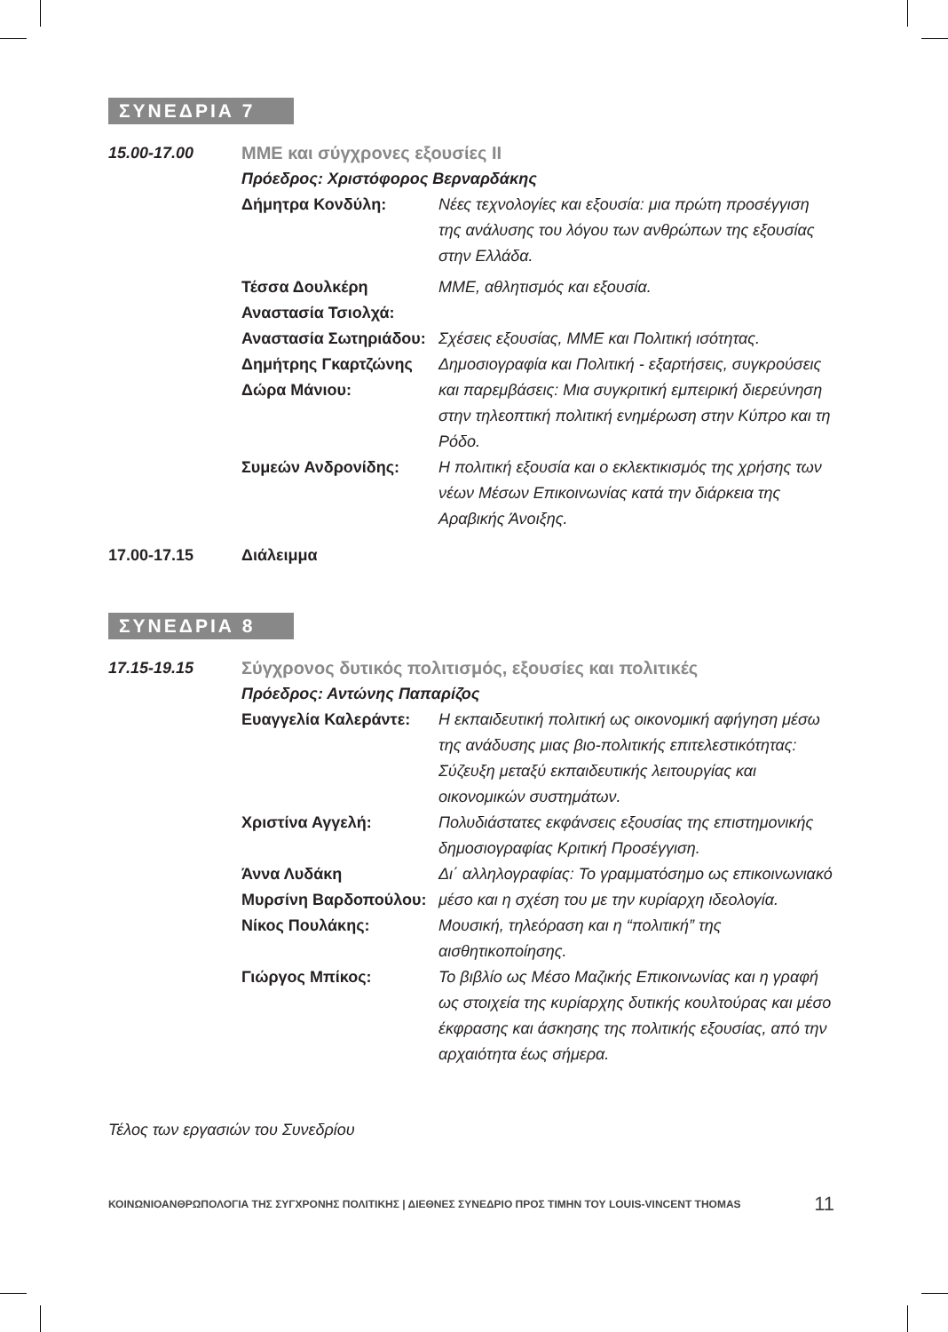ΣΥΝΕΔΡΙΑ 7
15.00-17.00 ΜΜΕ και σύγχρονες εξουσίες ΙΙ
Πρόεδρος: Χριστόφορος Βερναρδάκης
Δήμητρα Κονδύλη: Νέες τεχνολογίες και εξουσία: μια πρώτη προσέγγιση της ανάλυσης του λόγου των ανθρώπων της εξουσίας στην Ελλάδα.
Τέσσα Δουλκέρη
Αναστασία Τσιολχά:
ΜΜΕ, αθλητισμός και εξουσία.
Αναστασία Σωτηριάδου:
Σχέσεις εξουσίας, ΜΜΕ και Πολιτική ισότητας.
Δημήτρης Γκαρτζώνης
Δώρα Μάνιου:
Δημοσιογραφία και Πολιτική - εξαρτήσεις, συγκρούσεις και παρεμβάσεις: Μια συγκριτική εμπειρική διερεύνηση στην τηλεοπτική πολιτική ενημέρωση στην Κύπρο και τη Ρόδο.
Συμεών Ανδρονίδης: Η πολιτική εξουσία και ο εκλεκτικισμός της χρήσης των νέων Μέσων Επικοινωνίας κατά την διάρκεια της Αραβικής Άνοιξης.
17.00-17.15 Διάλειμμα
ΣΥΝΕΔΡΙΑ 8
17.15-19.15 Σύγχρονος δυτικός πολιτισμός, εξουσίες και πολιτικές
Πρόεδρος: Αντώνης Παπαρίζος
Ευαγγελία Καλεράντε: Η εκπαιδευτική πολιτική ως οικονομική αφήγηση μέσω της ανάδυσης μιας βιο-πολιτικής επιτελεστικότητας: Σύζευξη μεταξύ εκπαιδευτικής λειτουργίας και οικονομικών συστημάτων.
Χριστίνα Αγγελή: Πολυδιάστατες εκφάνσεις εξουσίας της επιστημονικής δημοσιογραφίας Κριτική Προσέγγιση.
Άννα Λυδάκη
Μυρσίνη Βαρδοπούλου:
Δι΄ αλληλογραφίας: Το γραμματόσημο ως επικοινωνιακό μέσο και η σχέση του με την κυρίαρχη ιδεολογία.
Νίκος Πουλάκης: Μουσική, τηλεόραση και η “πολιτική” της αισθητικοποίησης.
Γιώργος Μπίκος: Το βιβλίο ως Μέσο Μαζικής Επικοινωνίας και η γραφή ως στοιχεία της κυρίαρχης δυτικής κουλτούρας και μέσο έκφρασης και άσκησης της πολιτικής εξουσίας, από την αρχαιότητα έως σήμερα.
Τέλος των εργασιών του Συνεδρίου
ΚΟΙΝΩΝΙΟΑΝΘΡΩΠΟΛΟΓΙΑ ΤΗΣ ΣΥΓΧΡΟΝΗΣ ΠΟΛΙΤΙΚΗΣ | ΔΙΕΘΝΕΣ ΣΥΝΕΔΡΙΟ ΠΡΟΣ ΤΙΜΗΝ ΤΟΥ LOUIS-VINCENT THOMAS 11